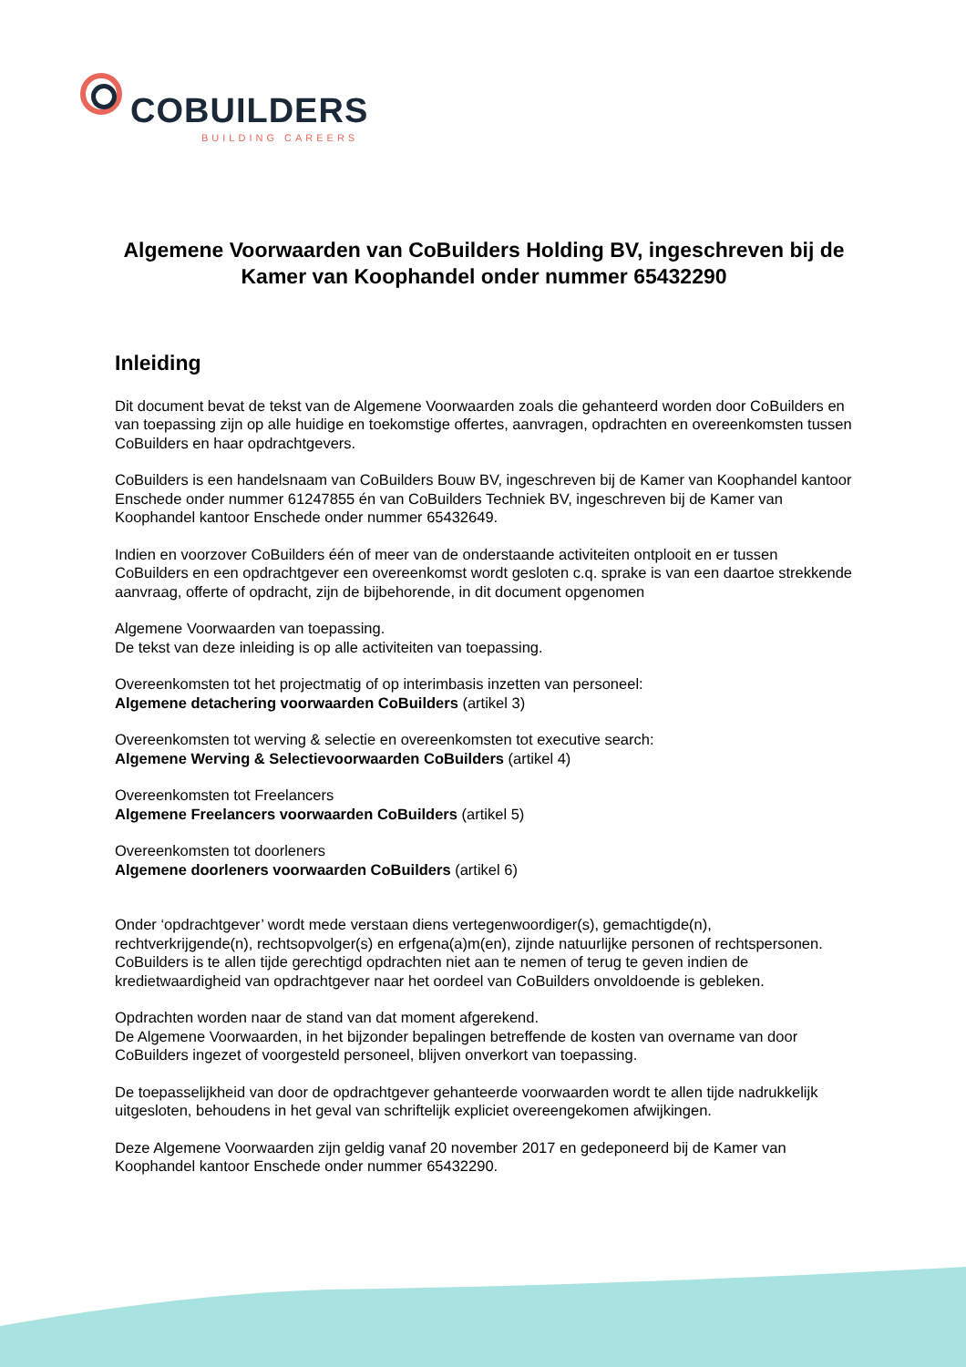COBUILDERS
BUILDING CAREERS
Algemene Voorwaarden van CoBuilders Holding BV, ingeschreven bij de Kamer van Koophandel onder nummer 65432290
Inleiding
Dit document bevat de tekst van de Algemene Voorwaarden zoals die gehanteerd worden door CoBuilders en van toepassing zijn op alle huidige en toekomstige offertes, aanvragen, opdrachten en overeenkomsten tussen CoBuilders en haar opdrachtgevers.
CoBuilders is een handelsnaam van CoBuilders Bouw BV, ingeschreven bij de Kamer van Koophandel kantoor Enschede onder nummer 61247855 én van CoBuilders Techniek BV, ingeschreven bij de Kamer van Koophandel kantoor Enschede onder nummer 65432649.
Indien en voorzover CoBuilders één of meer van de onderstaande activiteiten ontplooit en er tussen CoBuilders en een opdrachtgever een overeenkomst wordt gesloten c.q. sprake is van een daartoe strekkende aanvraag, offerte of opdracht, zijn de bijbehorende, in dit document opgenomen
Algemene Voorwaarden van toepassing.
De tekst van deze inleiding is op alle activiteiten van toepassing.
Overeenkomsten tot het projectmatig of op interimbasis inzetten van personeel:
Algemene detachering voorwaarden CoBuilders (artikel 3)
Overeenkomsten tot werving & selectie en overeenkomsten tot executive search:
Algemene Werving & Selectievoorwaarden CoBuilders (artikel 4)
Overeenkomsten tot Freelancers
Algemene Freelancers voorwaarden CoBuilders (artikel 5)
Overeenkomsten tot doorleners
Algemene doorleners voorwaarden CoBuilders (artikel 6)
Onder ‘opdrachtgever’ wordt mede verstaan diens vertegenwoordiger(s), gemachtigde(n), rechtverkrijgende(n), rechtsopvolger(s) en erfgena(a)m(en), zijnde natuurlijke personen of rechtspersonen.
CoBuilders is te allen tijde gerechtigd opdrachten niet aan te nemen of terug te geven indien de kredietwaardigheid van opdrachtgever naar het oordeel van CoBuilders onvoldoende is gebleken.
Opdrachten worden naar de stand van dat moment afgerekend.
De Algemene Voorwaarden, in het bijzonder bepalingen betreffende de kosten van overname van door CoBuilders ingezet of voorgesteld personeel, blijven onverkort van toepassing.
De toepasselijkheid van door de opdrachtgever gehanteerde voorwaarden wordt te allen tijde nadrukkelijk uitgesloten, behoudens in het geval van schriftelijk expliciet overeengekomen afwijkingen.
Deze Algemene Voorwaarden zijn geldig vanaf 20 november 2017 en gedeponeerd bij de Kamer van Koophandel kantoor Enschede onder nummer 65432290.